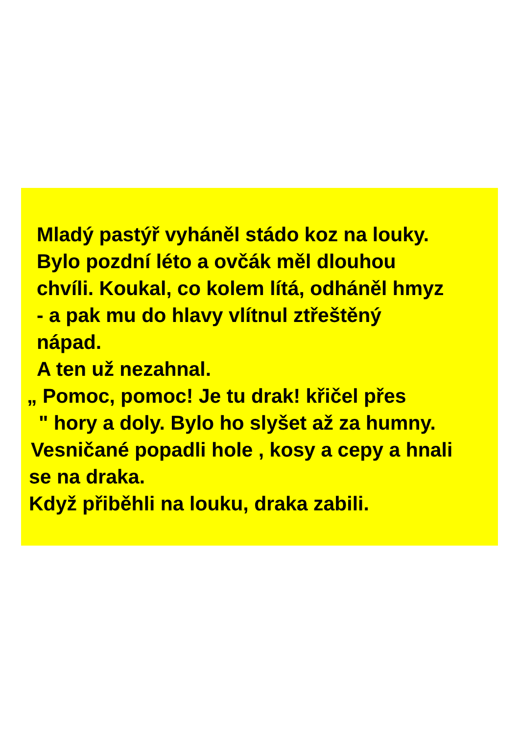Mladý pastýř vyháněl stádo koz na louky.
Bylo pozdní léto a ovčák měl dlouhou
chvíli. Koukal, co kolem lítá, odháněl hmyz
- a pak mu do hlavy vlítnul ztřeštěný
nápad.
A ten už nezahnal.
„ Pomoc, pomoc! Je tu drak! křičel přes
" hory a doly. Bylo ho slyšet až za humny.
Vesničané popadli hole , kosy a cepy a hnali
se na draka.
Když přiběhli na louku, draka zabili.